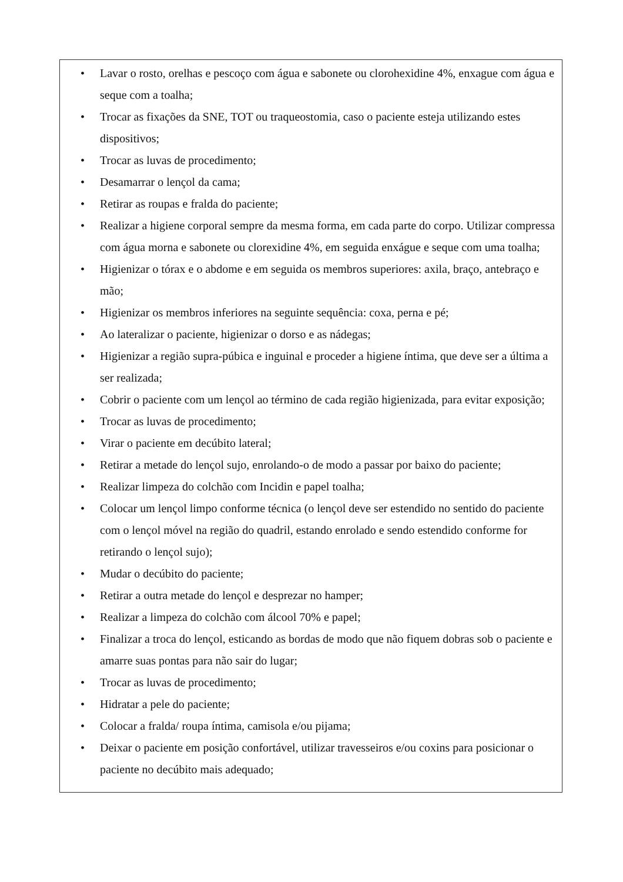• Lavar o rosto, orelhas e pescoço com água e sabonete ou clorohexidine 4%, enxague com água e seque com a toalha;
• Trocar as fixações da SNE, TOT ou traqueostomia, caso o paciente esteja utilizando estes dispositivos;
• Trocar as luvas de procedimento;
• Desamarrar o lençol da cama;
• Retirar as roupas e fralda do paciente;
• Realizar a higiene corporal sempre da mesma forma, em cada parte do corpo. Utilizar compressa com água morna e sabonete ou clorexidine 4%, em seguida enxágue e seque com uma toalha;
• Higienizar o tórax e o abdome e em seguida os membros superiores: axila, braço, antebraço e mão;
• Higienizar os membros inferiores na seguinte sequência: coxa, perna e pé;
• Ao lateralizar o paciente, higienizar o dorso e as nádegas;
• Higienizar a região supra-púbica e inguinal e proceder a higiene íntima, que deve ser a última a ser realizada;
• Cobrir o paciente com um lençol ao término de cada região higienizada, para evitar exposição;
• Trocar as luvas de procedimento;
• Virar o paciente em decúbito lateral;
• Retirar a metade do lençol sujo, enrolando-o de modo a passar por baixo do paciente;
• Realizar limpeza do colchão com Incidin e papel toalha;
• Colocar um lençol limpo conforme técnica (o lençol deve ser estendido no sentido do paciente com o lençol móvel na região do quadril, estando enrolado e sendo estendido conforme for retirando o lençol sujo);
• Mudar o decúbito do paciente;
• Retirar a outra metade do lençol e desprezar no hamper;
• Realizar a limpeza do colchão com álcool 70% e papel;
• Finalizar a troca do lençol, esticando as bordas de modo que não fiquem dobras sob o paciente e amarre suas pontas para não sair do lugar;
• Trocar as luvas de procedimento;
• Hidratar a pele do paciente;
• Colocar a fralda/ roupa íntima, camisola e/ou pijama;
• Deixar o paciente em posição confortável, utilizar travesseiros e/ou coxins para posicionar o paciente no decúbito mais adequado;